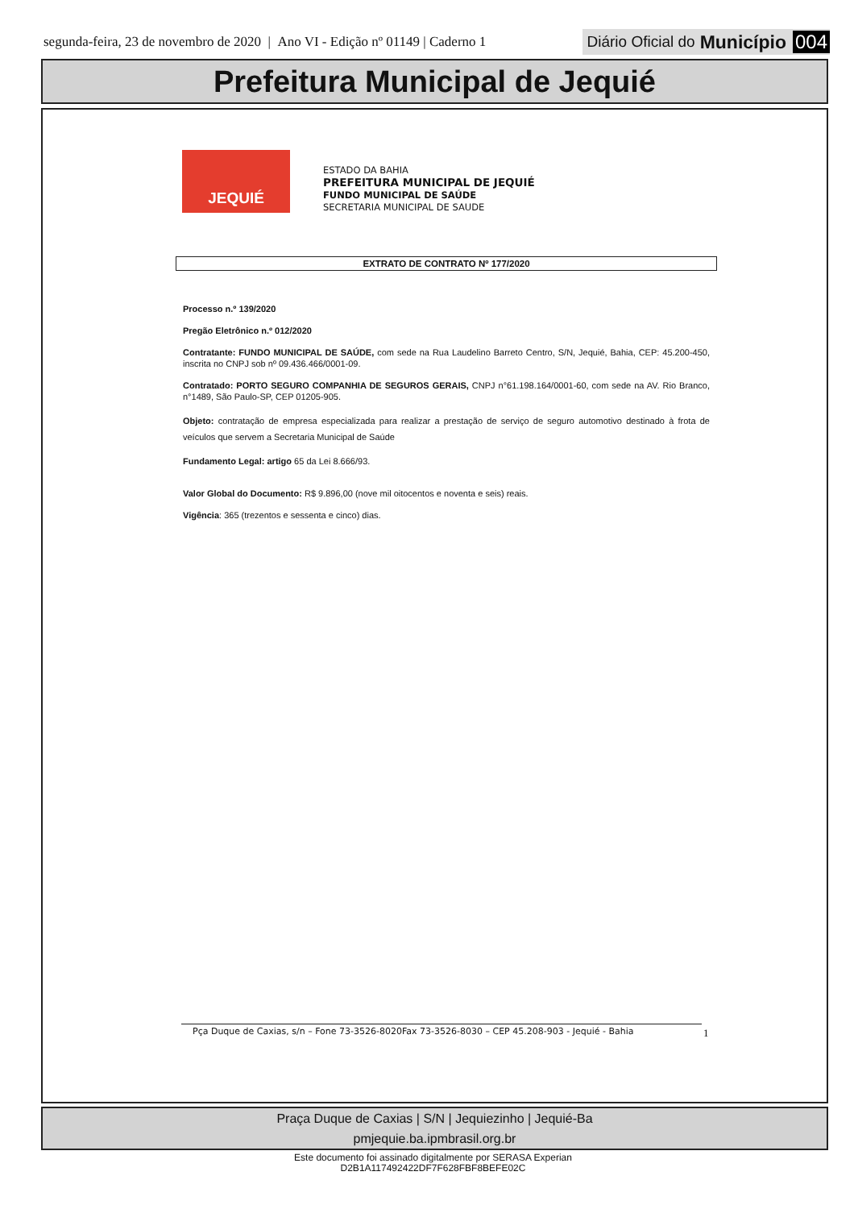segunda-feira, 23 de novembro de 2020 | Ano VI - Edição nº 01149 | Caderno 1
Diário Oficial do Município 004
Prefeitura Municipal de Jequié
JEQUIÉ
ESTADO DA BAHIA
PREFEITURA MUNICIPAL DE JEQUIÉ
FUNDO MUNICIPAL DE SAÚDE
SECRETARIA MUNICIPAL DE SAUDE
EXTRATO DE CONTRATO Nº 177/2020
Processo n.º 139/2020
Pregão Eletrônico n.º 012/2020
Contratante: FUNDO MUNICIPAL DE SAÚDE, com sede na Rua Laudelino Barreto Centro, S/N, Jequié, Bahia, CEP: 45.200-450, inscrita no CNPJ sob nº 09.436.466/0001-09.
Contratado: PORTO SEGURO COMPANHIA DE SEGUROS GERAIS, CNPJ n°61.198.164/0001-60, com sede na AV. Rio Branco, n°1489, São Paulo-SP, CEP 01205-905.
Objeto: contratação de empresa especializada para realizar a prestação de serviço de seguro automotivo destinado à frota de veículos que servem a Secretaria Municipal de Saúde
Fundamento Legal: artigo 65 da Lei 8.666/93.
Valor Global do Documento: R$ 9.896,00 (nove mil oitocentos e noventa e seis) reais.
Vigência: 365 (trezentos e sessenta e cinco) dias.
Pça Duque de Caxias, s/n – Fone 73-3526-8020Fax 73-3526-8030 – CEP 45.208-903 - Jequié - Bahia 1
Praça Duque de Caxias | S/N | Jequiezinho | Jequié-Ba
pmjequie.ba.ipmbrasil.org.br
Este documento foi assinado digitalmente por SERASA Experian
D2B1A117492422DF7F628FBF8BEFE02C